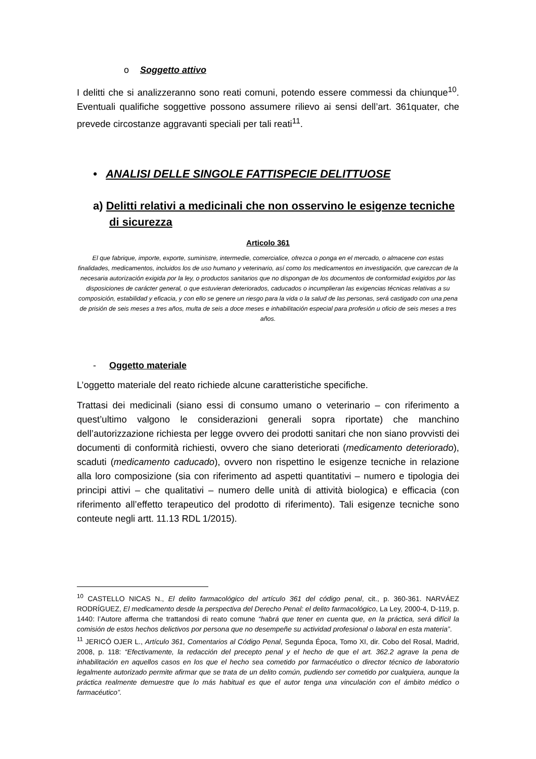o Soggetto attivo
I delitti che si analizzeranno sono reati comuni, potendo essere commessi da chiunque<sup>10</sup>. Eventuali qualifiche soggettive possono assumere rilievo ai sensi dell’art. 361quater, che prevede circostanze aggravanti speciali per tali reati<sup>11</sup>.
• ANALISI DELLE SINGOLE FATTISPECIE DELITTUOSE
a) Delitti relativi a medicinali che non osservino le esigenze tecniche di sicurezza
Articolo 361
El que fabrique, importe, exporte, suministre, intermedie, comercialice, ofrezca o ponga en el mercado, o almacene con estas finalidades, medicamentos, incluidos los de uso humano y veterinario, así como los medicamentos en investigación, que carezcan de la necesaria autorización exigida por la ley, o productos sanitarios que no dispongan de los documentos de conformidad exigidos por las disposiciones de carácter general, o que estuvieran deteriorados, caducados o incumplieran las exigencias técnicas relativas a su composición, estabilidad y eficacia, y con ello se genere un riesgo para la vida o la salud de las personas, será castigado con una pena de prisión de seis meses a tres años, multa de seis a doce meses e inhabilitación especial para profesión u oficio de seis meses a tres años.
- Oggetto materiale
L’oggetto materiale del reato richiede alcune caratteristiche specifiche.
Trattasi dei medicinali (siano essi di consumo umano o veterinario – con riferimento a quest’ultimo valgono le considerazioni generali sopra riportate) che manchino dell’autorizzazione richiesta per legge ovvero dei prodotti sanitari che non siano provvisti dei documenti di conformità richiesti, ovvero che siano deteriorati (medicamento deteriorado), scaduti (medicamento caducado), ovvero non rispettino le esigenze tecniche in relazione alla loro composizione (sia con riferimento ad aspetti quantitativi – numero e tipologia dei principi attivi – che qualitativi – numero delle unità di attività biologica) e efficacia (con riferimento all’effetto terapeutico del prodotto di riferimento). Tali esigenze tecniche sono conteute negli artt. 11.13 RDL 1/2015).
<sup>10</sup> CASTELLO NICAS N., El delito farmacológico del artículo 361 del código penal, cit., p. 360-361. NARVÁEZ RODRÍGUEZ, El medicamento desde la perspectiva del Derecho Penal: el delito farmacológico, La Ley, 2000-4, D-119, p. 1440: l’Autore afferma che trattandosi di reato comune “habrá que tener en cuenta que, en la práctica, será difícil la comisión de estos hechos delictivos por persona que no desempeñe su actividad profesional o laboral en esta materia”.
<sup>11</sup> JERICÓ OJER L., Artículo 361, Comentarios al Código Penal, Segunda Época, Tomo XI, dir. Cobo del Rosal, Madrid, 2008, p. 118: “Efectivamente, la redacción del precepto penal y el hecho de que el art. 362.2 agrave la pena de inhabilitación en aquellos casos en los que el hecho sea cometido por farmacéutico o director técnico de laboratorio legalmente autorizado permite afirmar que se trata de un delito común, pudiendo ser cometido por cualquiera, aunque la práctica realmente demuestre que lo más habitual es que el autor tenga una vinculación con el ámbito médico o farmacéutico”.